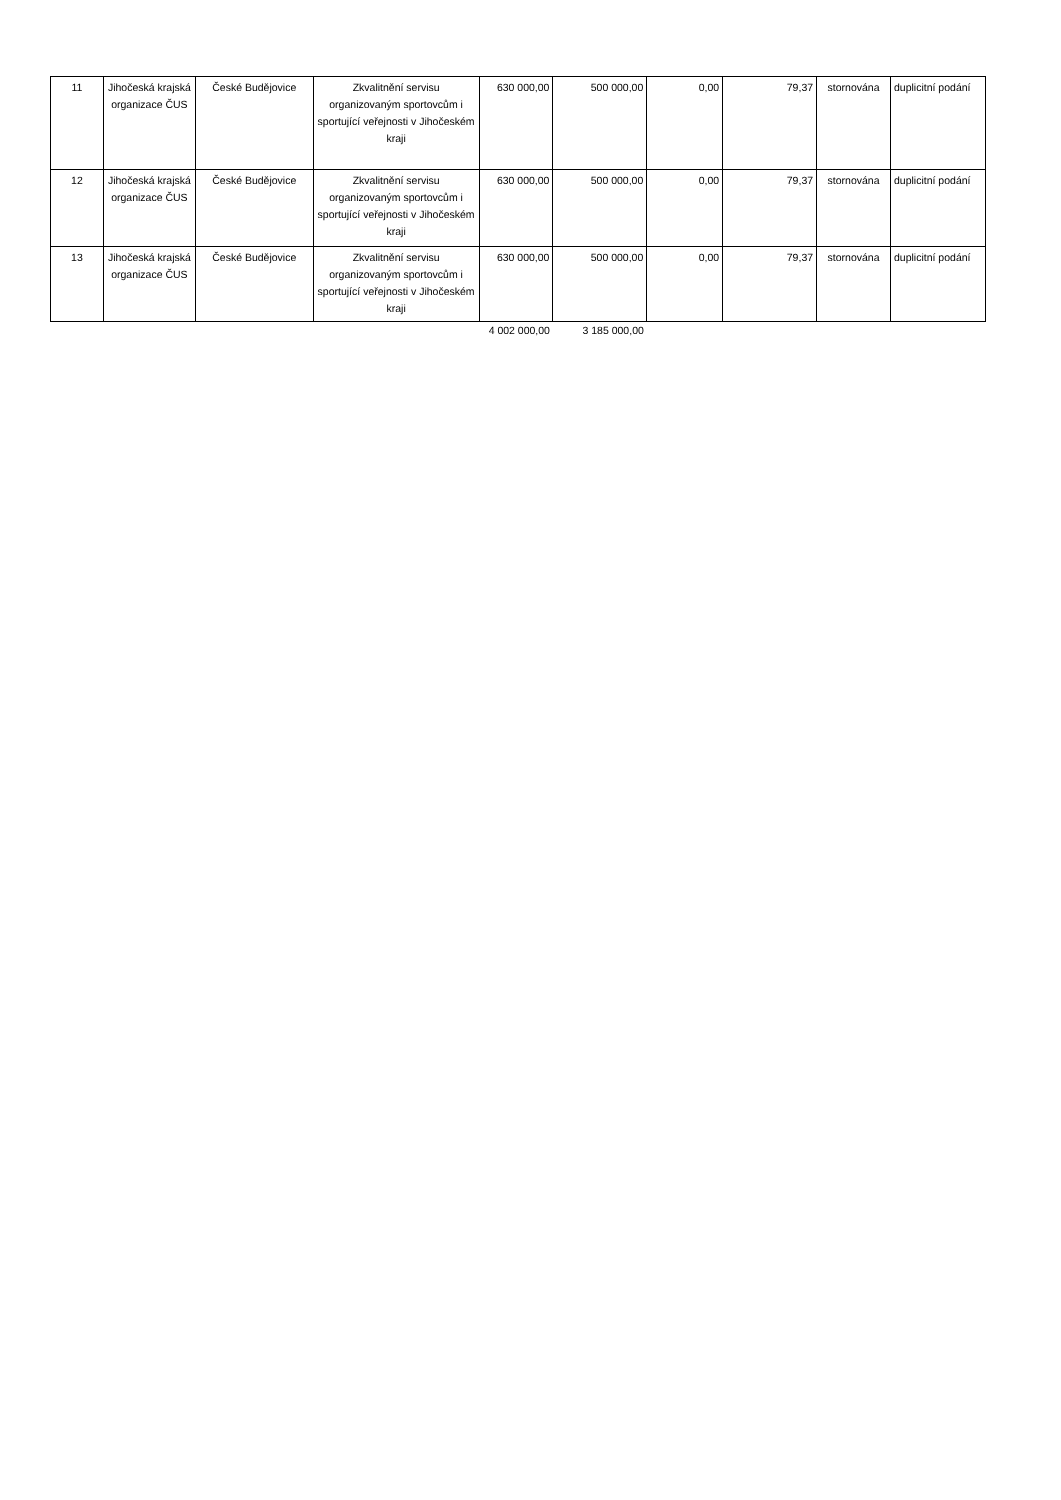| 11 | Jihočeská krajská organizace ČUS | České Budějovice | Zkvalitnění servisu organizovaným sportovcům i sportující veřejnosti v Jihočeském kraji | 630 000,00 | 500 000,00 | 0,00 | 79,37 | stornována | duplicitní podání |
| 12 | Jihočeská krajská organizace ČUS | České Budějovice | Zkvalitnění servisu organizovaným sportovcům i sportující veřejnosti v Jihočeském kraji | 630 000,00 | 500 000,00 | 0,00 | 79,37 | stornována | duplicitní podání |
| 13 | Jihočeská krajská organizace ČUS | České Budějovice | Zkvalitnění servisu organizovaným sportovcům i sportující veřejnosti v Jihočeském kraji | 630 000,00 | 500 000,00 | 0,00 | 79,37 | stornována | duplicitní podání |
| | | | | 4 002 000,00 | 3 185 000,00 | | | | |